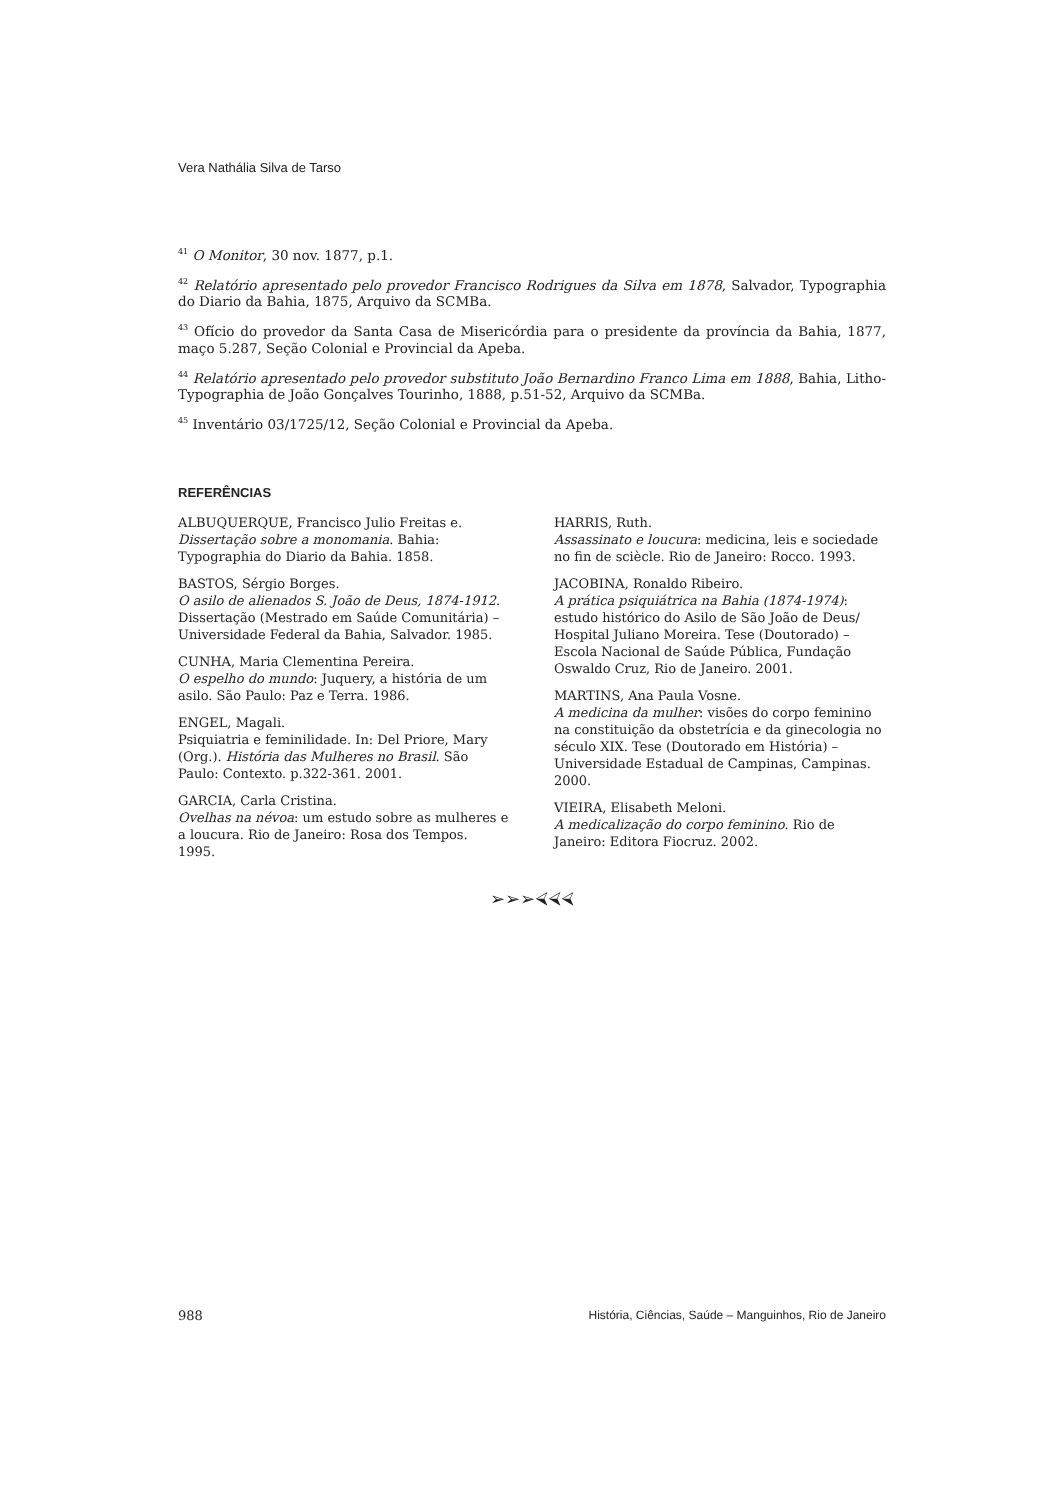Vera Nathália Silva de Tarso
<sup>41</sup> O Monitor, 30 nov. 1877, p.1.
<sup>42</sup> Relatório apresentado pelo provedor Francisco Rodrigues da Silva em 1878, Salvador, Typographia do Diario da Bahia, 1875, Arquivo da SCMBa.
<sup>43</sup> Ofício do provedor da Santa Casa de Misericórdia para o presidente da província da Bahia, 1877, maço 5.287, Seção Colonial e Provincial da Apeba.
<sup>44</sup> Relatório apresentado pelo provedor substituto João Bernardino Franco Lima em 1888, Bahia, Litho-Typographia de João Gonçalves Tourinho, 1888, p.51-52, Arquivo da SCMBa.
<sup>45</sup> Inventário 03/1725/12, Seção Colonial e Provincial da Apeba.
REFERÊNCIAS
ALBUQUERQUE, Francisco Julio Freitas e.
Dissertação sobre a monomania. Bahia: Typographia do Diario da Bahia. 1858.
BASTOS, Sérgio Borges.
O asilo de alienados S. João de Deus, 1874-1912. Dissertação (Mestrado em Saúde Comunitária) – Universidade Federal da Bahia, Salvador. 1985.
CUNHA, Maria Clementina Pereira.
O espelho do mundo: Juquery, a história de um asilo. São Paulo: Paz e Terra. 1986.
ENGEL, Magali.
Psiquiatria e feminilidade. In: Del Priore, Mary (Org.). História das Mulheres no Brasil. São Paulo: Contexto. p.322-361. 2001.
GARCIA, Carla Cristina.
Ovelhas na névoa: um estudo sobre as mulheres e a loucura. Rio de Janeiro: Rosa dos Tempos. 1995.
HARRIS, Ruth.
Assassinato e loucura: medicina, leis e sociedade no fin de sciècle. Rio de Janeiro: Rocco. 1993.
JACOBINA, Ronaldo Ribeiro.
A prática psiquiátrica na Bahia (1874-1974): estudo histórico do Asilo de São João de Deus/ Hospital Juliano Moreira. Tese (Doutorado) – Escola Nacional de Saúde Pública, Fundação Oswaldo Cruz, Rio de Janeiro. 2001.
MARTINS, Ana Paula Vosne.
A medicina da mulher: visões do corpo feminino na constituição da obstetrícia e da ginecologia no século XIX. Tese (Doutorado em História) – Universidade Estadual de Campinas, Campinas. 2000.
VIEIRA, Elisabeth Meloni.
A medicalização do corpo feminino. Rio de Janeiro: Editora Fiocruz. 2002.
➢➢➢⮘⮘⮘
988 História, Ciências, Saúde – Manguinhos, Rio de Janeiro